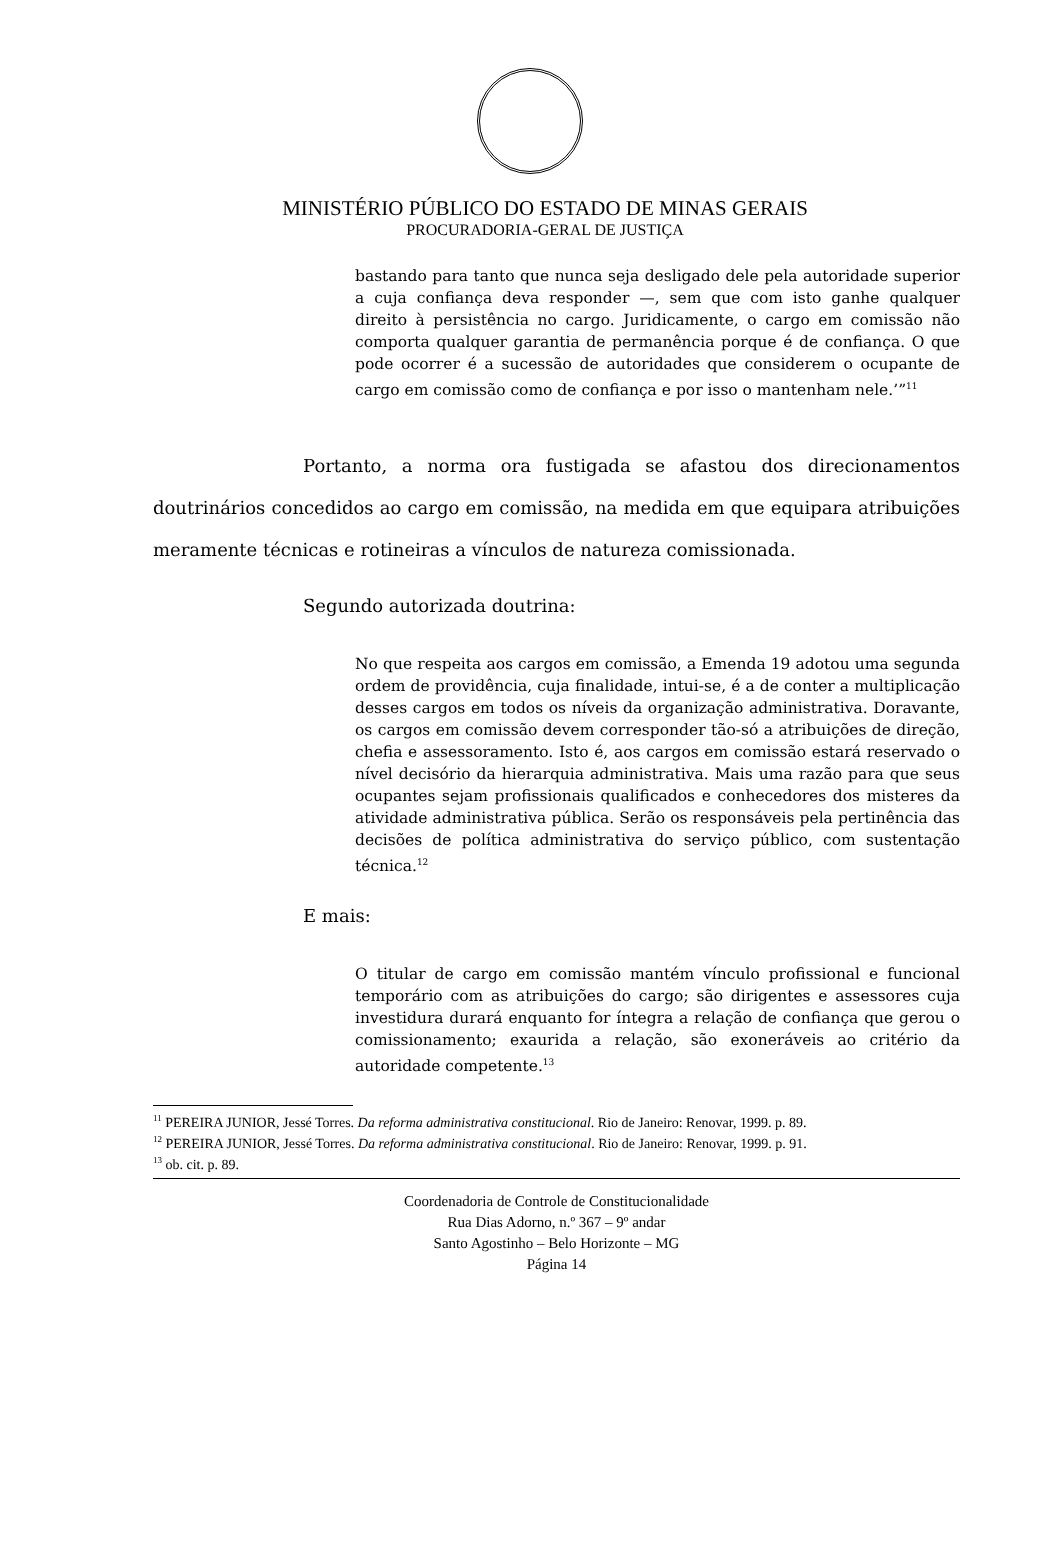MINISTÉRIO PÚBLICO DO ESTADO DE MINAS GERAIS
PROCURADORIA-GERAL DE JUSTIÇA
bastando para tanto que nunca seja desligado dele pela autoridade superior a cuja confiança deva responder —, sem que com isto ganhe qualquer direito à persistência no cargo. Juridicamente, o cargo em comissão não comporta qualquer garantia de permanência porque é de confiança. O que pode ocorrer é a sucessão de autoridades que considerem o ocupante de cargo em comissão como de confiança e por isso o mantenham nele.’”<sup>11</sup>
Portanto, a norma ora fustigada se afastou dos direcionamentos doutrinários concedidos ao cargo em comissão, na medida em que equipara atribuições meramente técnicas e rotineiras a vínculos de natureza comissionada.
Segundo autorizada doutrina:
No que respeita aos cargos em comissão, a Emenda 19 adotou uma segunda ordem de providência, cuja finalidade, intui-se, é a de conter a multiplicação desses cargos em todos os níveis da organização administrativa. Doravante, os cargos em comissão devem corresponder tão-só a atribuições de direção, chefia e assessoramento. Isto é, aos cargos em comissão estará reservado o nível decisório da hierarquia administrativa. Mais uma razão para que seus ocupantes sejam profissionais qualificados e conhecedores dos misteres da atividade administrativa pública. Serão os responsáveis pela pertinência das decisões de política administrativa do serviço público, com sustentação técnica.<sup>12</sup>
E mais:
O titular de cargo em comissão mantém vínculo profissional e funcional temporário com as atribuições do cargo; são dirigentes e assessores cuja investidura durará enquanto for íntegra a relação de confiança que gerou o comissionamento; exaurida a relação, são exoneráveis ao critério da autoridade competente.<sup>13</sup>
<sup>11</sup> PEREIRA JUNIOR, Jessé Torres. Da reforma administrativa constitucional. Rio de Janeiro: Renovar, 1999. p. 89.
<sup>12</sup> PEREIRA JUNIOR, Jessé Torres. Da reforma administrativa constitucional. Rio de Janeiro: Renovar, 1999. p. 91.
<sup>13</sup> ob. cit. p. 89.
Coordenadoria de Controle de Constitucionalidade
Rua Dias Adorno, n.º 367 – 9º andar
Santo Agostinho – Belo Horizonte – MG
Página 14